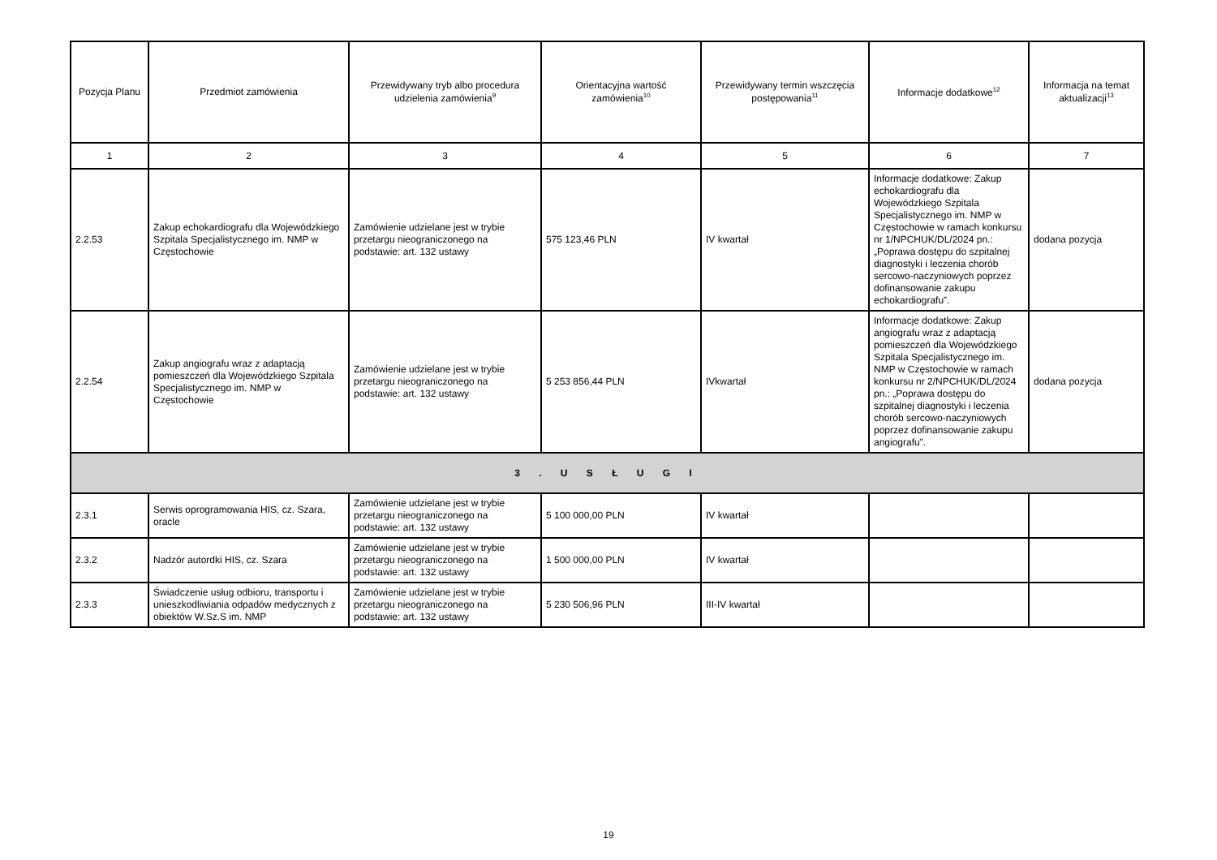| Pozycja Planu | Przedmiot zamówienia | Przewidywany tryb albo procedura udzielenia zamówienia<sup>9</sup> | Orientacyjna wartość zamówienia<sup>10</sup> | Przewidywany termin wszczęcia postępowania<sup>11</sup> | Informacje dodatkowe<sup>12</sup> | Informacja na temat aktualizacji<sup>13</sup> |
| --- | --- | --- | --- | --- | --- | --- |
| 1 | 2 | 3 | 4 | 5 | 6 | 7 |
| 2.2.53 | Zakup echokardiografu dla Wojewódzkiego Szpitala Specjalistycznego im. NMP w Częstochowie | Zamówienie udzielane jest w trybie przetargu nieograniczonego na podstawie: art. 132 ustawy | 575 123,46 PLN | IV kwartał | Informacje dodatkowe: Zakup echokardiografu dla Wojewódzkiego Szpitala Specjalistycznego im. NMP w Częstochowie w ramach konkursu nr 1/NPCHUK/DL/2024 pn.: „Poprawa dostępu do szpitalnej diagnostyki i leczenia chorób sercowo-naczyniowych poprzez dofinansowanie zakupu echokardiografu”. | dodana pozycja |
| 2.2.54 | Zakup angiografu wraz z adaptacją pomieszczeń dla Wojewódzkiego Szpitala Specjalistycznego im. NMP w Częstochowie | Zamówienie udzielane jest w trybie przetargu nieograniczonego na podstawie: art. 132 ustawy | 5 253 856,44 PLN | IVkwartał | Informacje dodatkowe: Zakup angiografu wraz z adaptacją pomieszczeń dla Wojewódzkiego Szpitala Specjalistycznego im. NMP w Częstochowie w ramach konkursu nr 2/NPCHUK/DL/2024 pn.: „Poprawa dostępu do szpitalnej diagnostyki i leczenia chorób sercowo-naczyniowych poprzez dofinansowanie zakupu angiografu”. | dodana pozycja |
| 3 . U S Ł U G I | | | | | | |
| 2.3.1 | Serwis oprogramowania HIS, cz. Szara, oracle | Zamówienie udzielane jest w trybie przetargu nieograniczonego na podstawie: art. 132 ustawy | 5 100 000,00 PLN | IV kwartał | | |
| 2.3.2 | Nadzór autordki HIS, cz. Szara | Zamówienie udzielane jest w trybie przetargu nieograniczonego na podstawie: art. 132 ustawy | 1 500 000,00 PLN | IV kwartał | | |
| 2.3.3 | Świadczenie usług odbioru, transportu i unieszkodliwiania odpadów medycznych z obiektów W.Sz.S im. NMP | Zamówienie udzielane jest w trybie przetargu nieograniczonego na podstawie: art. 132 ustawy | 5 230 506,96 PLN | III-IV kwartał | | |
19